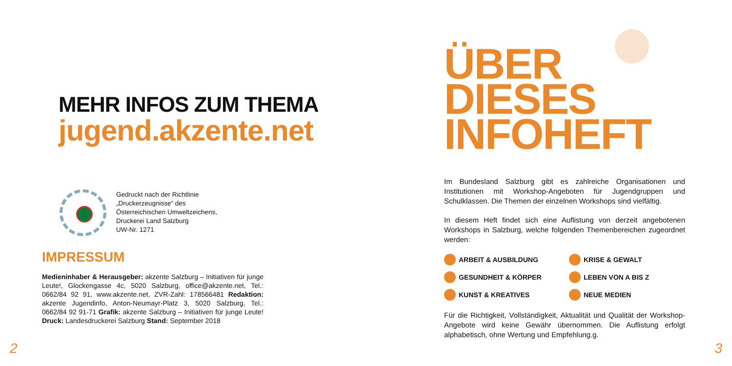MEHR INFOS ZUM THEMA
jugend.akzente.net
Gedruckt nach der Richtlinie
„Druckerzeugnisse“ des
Österreichischen Umweltzeichens,
Druckerei Land Salzburg
UW-Nr. 1271
IMPRESSUM
Medieninhaber & Herausgeber: akzente Salzburg – Initiativen für junge Leute!, Glockengasse 4c, 5020 Salzburg, office@akzente.net, Tel.: 0662/84 92 91, www.akzente.net, ZVR-Zahl: 178566481 Redaktion: akzente Jugendinfo, Anton-Neumayr-Platz 3, 5020 Salzburg, Tel.: 0662/84 92 91-71 Grafik: akzente Salzburg – Initiativen für junge Leute! Druck: Landesdruckerei Salzburg Stand: September 2018
2
ÜBER
DIESES
INFOHEFT
Im Bundesland Salzburg gibt es zahlreiche Organisationen und Institutionen mit Workshop-Angeboten für Jugendgruppen und Schulklassen. Die Themen der einzelnen Workshops sind vielfältig.
In diesem Heft findet sich eine Auflistung von derzeit angebotenen Workshops in Salzburg, welche folgenden Themenbereichen zugeordnet werden:
ARBEIT & AUSBILDUNG KRISE & GEWALT GESUNDHEIT & KÖRPER LEBEN VON A BIS Z KUNST & KREATIVES NEUE MEDIEN
Für die Richtigkeit, Vollständigkeit, Aktualität und Qualität der Workshop-Angebote wird keine Gewähr übernommen. Die Auflistung erfolgt alphabetisch, ohne Wertung und Empfehlung.g.
3